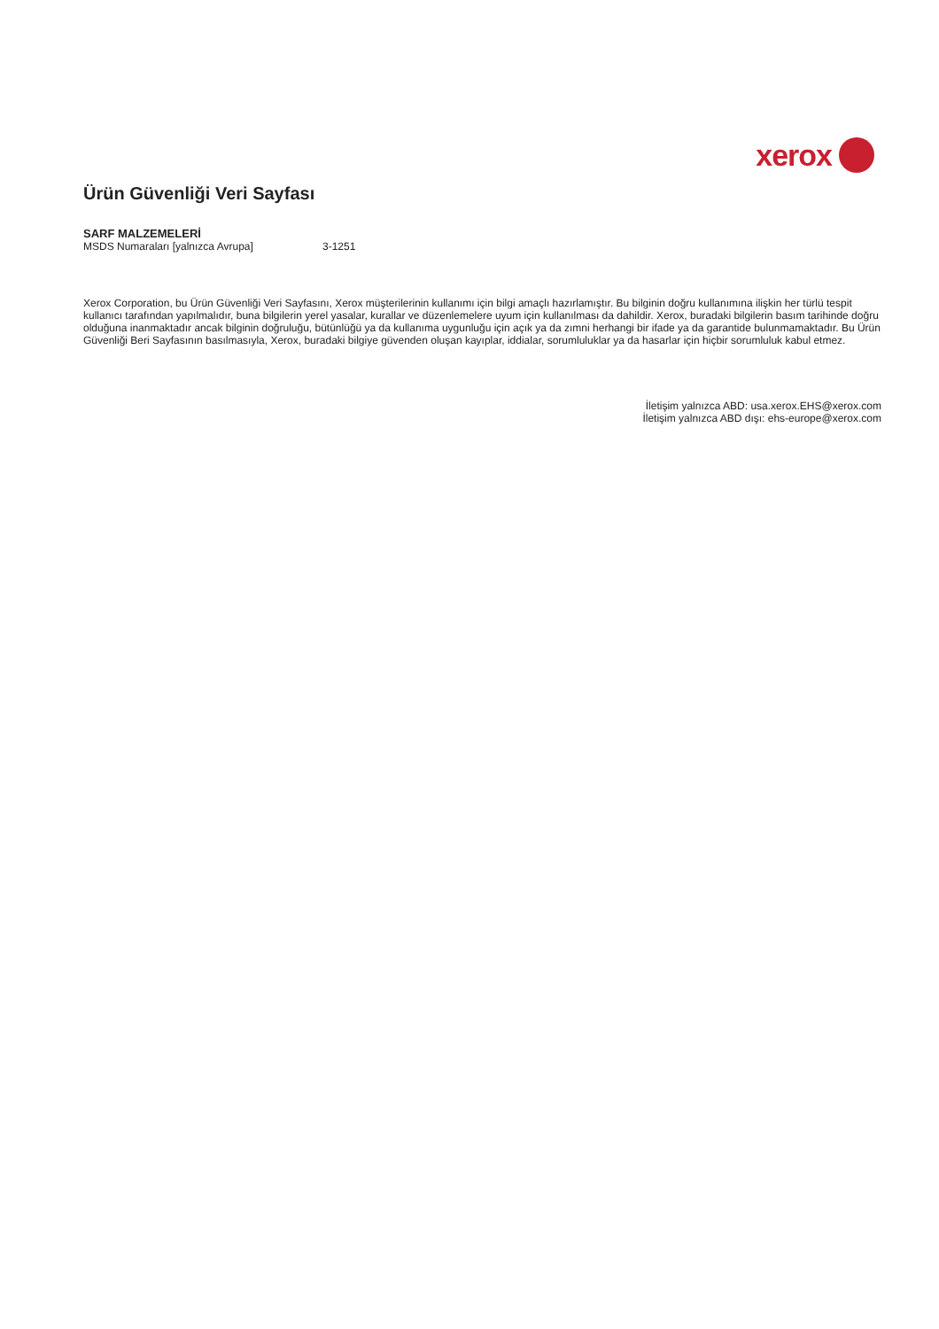xerox
Ürün Güvenliği Veri Sayfası
SARF MALZEMELERİ
MSDS Numaraları [yalnızca Avrupa] 3-1251
Xerox Corporation, bu Ürün Güvenliği Veri Sayfasını, Xerox müşterilerinin kullanımı için bilgi amaçlı hazırlamıştır. Bu bilginin doğru kullanımına ilişkin her türlü tespit kullanıcı tarafından yapılmalıdır, buna bilgilerin yerel yasalar, kurallar ve düzenlemelere uyum için kullanılması da dahildir. Xerox, buradaki bilgilerin basım tarihinde doğru olduğuna inanmaktadır ancak bilginin doğruluğu, bütünlüğü ya da kullanıma uygunluğu için açık ya da zımni herhangi bir ifade ya da garantide bulunmamaktadır. Bu Ürün Güvenliği Beri Sayfasının basılmasıyla, Xerox, buradaki bilgiye güvenden oluşan kayıplar, iddialar, sorumluluklar ya da hasarlar için hiçbir sorumluluk kabul etmez.
İletişim yalnızca ABD: usa.xerox.EHS@xerox.com
İletişim yalnızca ABD dışı: ehs-europe@xerox.com